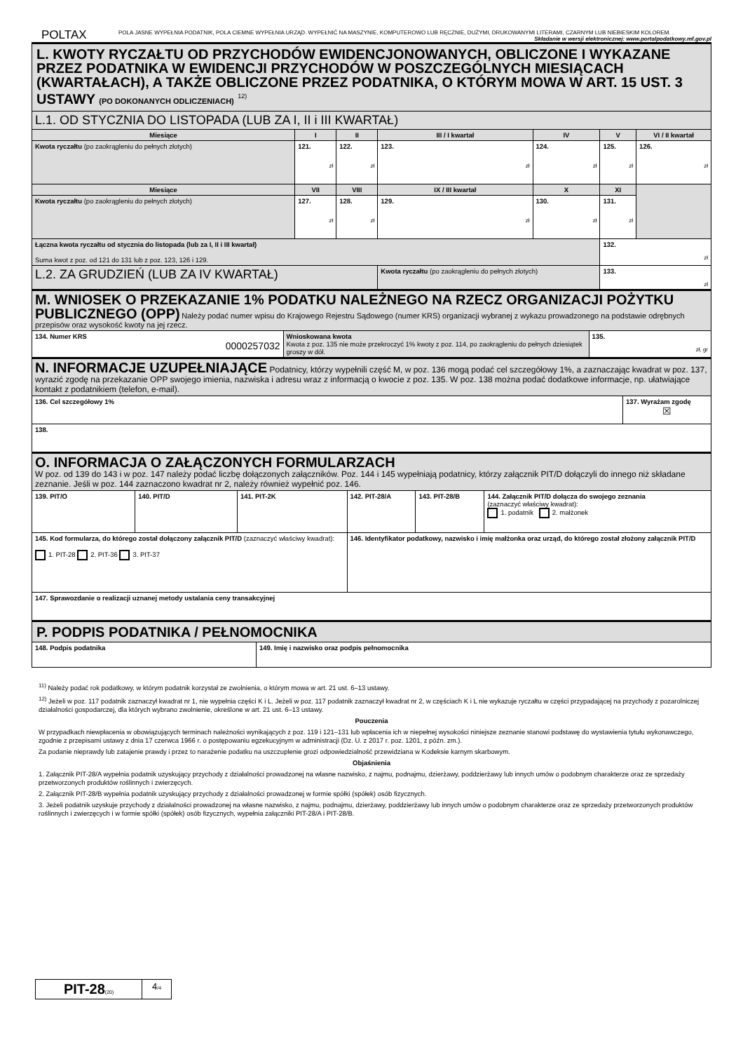POLTAX
POLA JASNE WYPEŁNIA PODATNIK, POLA CIEMNE WYPEŁNIA URZĄD. WYPEŁNIĆ NA MASZYNIE, KOMPUTEROWO LUB RĘCZNIE, DUŻYMI, DRUKOWANYMI LITERAMI, CZARNYM LUB NIEBIESKIM KOLOREM. . Składanie w wersji elektronicznej: www.portalpodatkowy.mf.gov.pl
| L. KWOTY RYCZAŁTU OD PRZYCHODÓW EWIDENCJONOWANYCH, OBLICZONE I WYKAZANE PRZEZ PODATNIKA W EWIDENCJI PRZYCHODÓW W POSZCZEGÓLNYCH MIESIĄCACH (KWARTAŁACH), A TAKŻE OBLICZONE PRZEZ PODATNIKA, O KTÓRYM MOWA W ART. 15 UST. 3 USTAWY (PO DOKONANYCH ODLICZENIACH) <sup>12)</sup> | | | | | | |
| L.1. OD STYCZNIA DO LISTOPADA (LUB ZA I, II i III KWARTAŁ) | | | | | | |
| Miesiące | I | II | III / I kwartał | IV | V | VI / II kwartał |
| Kwota ryczałtu (po zaokrągleniu do pełnych złotych) | 121. zł | 122. zł | 123. zł | 124. zł | 125. zł | 126. zł |
| Miesiące | VII | VIII | IX / III kwartał | X | XI | |
| Kwota ryczałtu (po zaokrągleniu do pełnych złotych) | 127. zł | 128. zł | 129. zł | 130. zł | 131. zł | |
| Łączna kwota ryczałtu od stycznia do listopada (lub za I, II i III kwartał) Suma kwot z poz. od 121 do 131 lub z poz. 123, 126 i 129. | | | | | 132. zł | |
| L.2. ZA GRUDZIEŃ (LUB ZA IV KWARTAŁ) | | | Kwota ryczałtu (po zaokrągleniu do pełnych złotych) | | 133. zł | |
| M. WNIOSEK O PRZEKAZANIE 1% PODATKU NALEŻNEGO NA RZECZ ORGANIZACJI POŻYTKU PUBLICZNEGO (OPP) Należy podać numer wpisu do Krajowego Rejestru Sądowego (numer KRS) organizacji wybranej z wykazu prowadzonego na podstawie odrębnych przepisów oraz wysokość kwoty na jej rzecz. | | |
| 134. Numer KRS 0000257032 | Wnioskowana kwota Kwota z poz. 135 nie może przekroczyć 1% kwoty z poz. 114, po zaokrągleniu do pełnych dziesiątek groszy w dół. | 135. zł, gr |
| N. INFORMACJE UZUPEŁNIAJĄCE Podatnicy, którzy wypełnili część M, w poz. 136 mogą podać cel szczegółowy 1%, a zaznaczając kwadrat w poz. 137, wyrazić zgodę na przekazanie OPP swojego imienia, nazwiska i adresu wraz z informacją o kwocie z poz. 135. W poz. 138 można podać dodatkowe informacje, np. ułatwiające kontakt z podatnikiem (telefon, e-mail). | |
| 136. Cel szczegółowy 1% | 137. Wyrażam zgodę ☒ |
| 138. | |
| O. INFORMACJA O ZAŁĄCZONYCH FORMULARZACH W poz. od 139 do 143 i w poz. 147 należy podać liczbę dołączonych załączników. Poz. 144 i 145 wypełniają podatnicy, którzy załącznik PIT/D dołączyli do innego niż składane zeznanie. Jeśli w poz. 144 zaznaczono kwadrat nr 2, należy również wypełnić poz. 146. | | | | | |
| 139. PIT/O | 140. PIT/D | 141. PIT-2K | 142. PIT-28/A | 143. PIT-28/B | 144. Załącznik PIT/D dołącza do swojego zeznania (zaznaczyć właściwy kwadrat): 1. podatnik 2. małżonek |
| 145. Kod formularza, do którego został dołączony załącznik PIT/D (zaznaczyć właściwy kwadrat): 1. PIT-28 2. PIT-36 3. PIT-37 | | | 146. Identyfikator podatkowy, nazwisko i imię małżonka oraz urząd, do którego został złożony załącznik PIT/D | | |
| 147. Sprawozdanie o realizacji uznanej metody ustalania ceny transakcyjnej | | | | | |
| P. PODPIS PODATNIKA / PEŁNOMOCNIKA | |
| 148. Podpis podatnika | 149. Imię i nazwisko oraz podpis pełnomocnika |
<sup>11)</sup> Należy podać rok podatkowy, w którym podatnik korzystał ze zwolnienia, o którym mowa w art. 21 ust. 6–13 ustawy.
<sup>12)</sup> Jeżeli w poz. 117 podatnik zaznaczył kwadrat nr 1, nie wypełnia części K i L. Jeżeli w poz. 117 podatnik zaznaczył kwadrat nr 2, w częściach K i L nie wykazuje ryczałtu w części przypadającej na przychody z pozarolniczej działalności gospodarczej, dla których wybrano zwolnienie, określone w art. 21 ust. 6–13 ustawy.
Pouczenia
W przypadkach niewpłacenia w obowiązujących terminach należności wynikających z poz. 119 i 121–131 lub wpłacenia ich w niepełnej wysokości niniejsze zeznanie stanowi podstawę do wystawienia tytułu wykonawczego, zgodnie z przepisami ustawy z dnia 17 czerwca 1966 r. o postępowaniu egzekucyjnym w administracji (Dz. U. z 2017 r. poz. 1201, z późn. zm.).
Za podanie nieprawdy lub zatajenie prawdy i przez to narażenie podatku na uszczuplenie grozi odpowiedzialność przewidziana w Kodeksie karnym skarbowym.
Objaśnienia
1. Załącznik PIT-28/A wypełnia podatnik uzyskujący przychody z działalności prowadzonej na własne nazwisko, z najmu, podnajmu, dzierżawy, poddzierżawy lub innych umów o podobnym charakterze oraz ze sprzedaży przetworzonych produktów roślinnych i zwierzęcych.
2. Załącznik PIT-28/B wypełnia podatnik uzyskujący przychody z działalności prowadzonej w formie spółki (spółek) osób fizycznych.
3. Jeżeli podatnik uzyskuje przychody z działalności prowadzonej na własne nazwisko, z najmu, podnajmu, dzierżawy, poddzierżawy lub innych umów o podobnym charakterze oraz ze sprzedaży przetworzonych produktów roślinnych i zwierzęcych i w formie spółki (spółek) osób fizycznych, wypełnia załączniki PIT-28/A i PIT-28/B.
| PIT-28 (20) | 4 /4 |